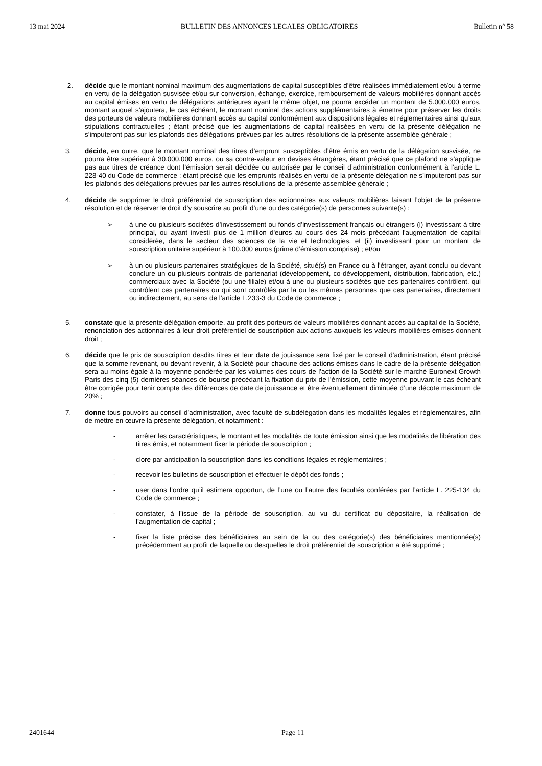13 mai 2024 BULLETIN DES ANNONCES LEGALES OBLIGATOIRES Bulletin n° 58
2. décide que le montant nominal maximum des augmentations de capital susceptibles d’être réalisées immédiatement et/ou à terme en vertu de la délégation susvisée et/ou sur conversion, échange, exercice, remboursement de valeurs mobilières donnant accès au capital émises en vertu de délégations antérieures ayant le même objet, ne pourra excéder un montant de 5.000.000 euros, montant auquel s’ajoutera, le cas échéant, le montant nominal des actions supplémentaires à émettre pour préserver les droits des porteurs de valeurs mobilières donnant accès au capital conformément aux dispositions légales et réglementaires ainsi qu’aux stipulations contractuelles ; étant précisé que les augmentations de capital réalisées en vertu de la présente délégation ne s’imputeront pas sur les plafonds des délégations prévues par les autres résolutions de la présente assemblée générale ;
3. décide, en outre, que le montant nominal des titres d’emprunt susceptibles d’être émis en vertu de la délégation susvisée, ne pourra être supérieur à 30.000.000 euros, ou sa contre-valeur en devises étrangères, étant précisé que ce plafond ne s’applique pas aux titres de créance dont l’émission serait décidée ou autorisée par le conseil d’administration conformément à l’article L. 228-40 du Code de commerce ; étant précisé que les emprunts réalisés en vertu de la présente délégation ne s’imputeront pas sur les plafonds des délégations prévues par les autres résolutions de la présente assemblée générale ;
4. décide de supprimer le droit préférentiel de souscription des actionnaires aux valeurs mobilières faisant l’objet de la présente résolution et de réserver le droit d’y souscrire au profit d’une ou des catégorie(s) de personnes suivante(s) :
➢ à une ou plusieurs sociétés d’investissement ou fonds d’investissement français ou étrangers (i) investissant à titre principal, ou ayant investi plus de 1 million d'euros au cours des 24 mois précédant l'augmentation de capital considérée, dans le secteur des sciences de la vie et technologies, et (ii) investissant pour un montant de souscription unitaire supérieur à 100.000 euros (prime d’émission comprise) ; et/ou
➢ à un ou plusieurs partenaires stratégiques de la Société, situé(s) en France ou à l’étranger, ayant conclu ou devant conclure un ou plusieurs contrats de partenariat (développement, co-développement, distribution, fabrication, etc.) commerciaux avec la Société (ou une filiale) et/ou à une ou plusieurs sociétés que ces partenaires contrôlent, qui contrôlent ces partenaires ou qui sont contrôlés par la ou les mêmes personnes que ces partenaires, directement ou indirectement, au sens de l’article L.233-3 du Code de commerce ;
5. constate que la présente délégation emporte, au profit des porteurs de valeurs mobilières donnant accès au capital de la Société, renonciation des actionnaires à leur droit préférentiel de souscription aux actions auxquels les valeurs mobilières émises donnent droit ;
6. décide que le prix de souscription desdits titres et leur date de jouissance sera fixé par le conseil d’administration, étant précisé que la somme revenant, ou devant revenir, à la Société pour chacune des actions émises dans le cadre de la présente délégation sera au moins égale à la moyenne pondérée par les volumes des cours de l’action de la Société sur le marché Euronext Growth Paris des cinq (5) dernières séances de bourse précédant la fixation du prix de l’émission, cette moyenne pouvant le cas échéant être corrigée pour tenir compte des différences de date de jouissance et être éventuellement diminuée d’une décote maximum de 20% ;
7. donne tous pouvoirs au conseil d’administration, avec faculté de subdélégation dans les modalités légales et réglementaires, afin de mettre en œuvre la présente délégation, et notamment :
- arrêter les caractéristiques, le montant et les modalités de toute émission ainsi que les modalités de libération des titres émis, et notamment fixer la période de souscription ;
- clore par anticipation la souscription dans les conditions légales et règlementaires ;
- recevoir les bulletins de souscription et effectuer le dépôt des fonds ;
- user dans l’ordre qu’il estimera opportun, de l’une ou l’autre des facultés conférées par l’article L. 225-134 du Code de commerce ;
- constater, à l’issue de la période de souscription, au vu du certificat du dépositaire, la réalisation de l’augmentation de capital ;
- fixer la liste précise des bénéficiaires au sein de la ou des catégorie(s) des bénéficiaires mentionnée(s) précédemment au profit de laquelle ou desquelles le droit préférentiel de souscription a été supprimé ;
2401644 Page 11